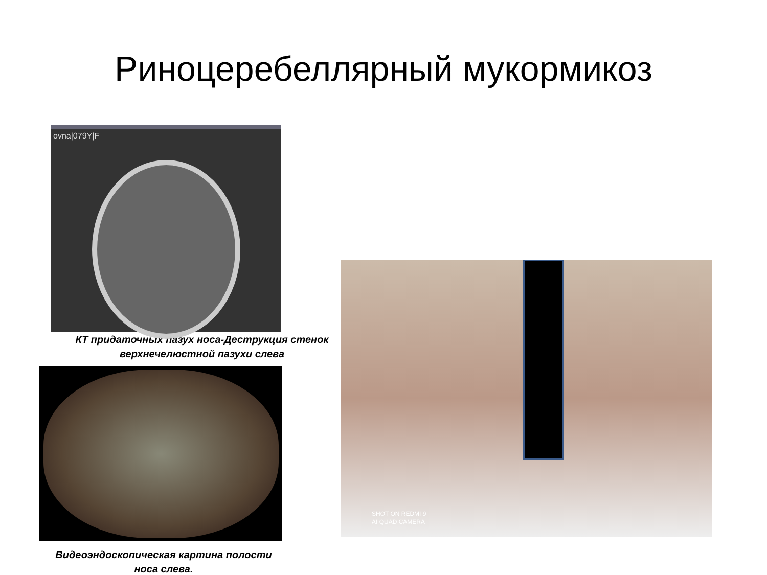Риноцеребеллярный мукормикоз
ovna|079Y|F
КТ придаточных пазух носа-Деструкция стенок
верхнечелюстной пазухи слева
Видеоэндоскопическая картина полости
носа слева.
SHOT ON REDMI 9
AI QUAD CAMERA